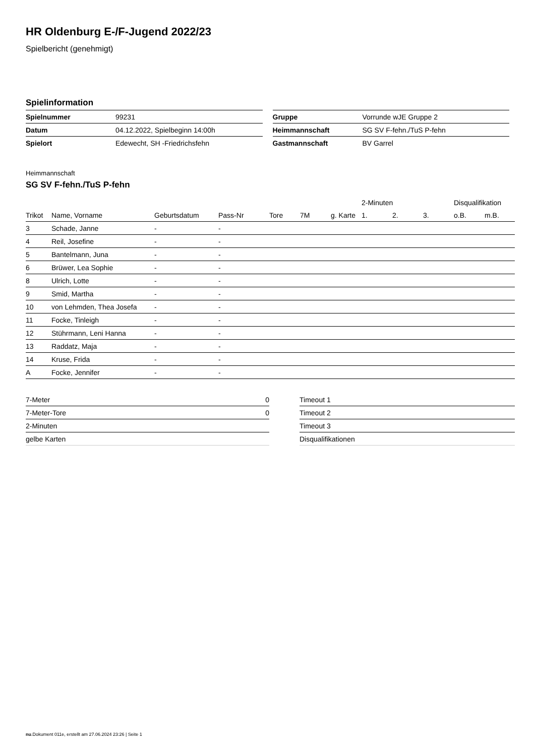HR Oldenburg E-/F-Jugend 2022/23
Spielbericht (genehmigt)
Spielinformation
| Spielnummer | 99231 |
| Datum | 04.12.2022, Spielbeginn 14:00h |
| Spielort | Edewecht, SH -Friedrichsfehn |
| Gruppe | Vorrunde wJE Gruppe 2 |
| Heimmannschaft | SG SV F-fehn./TuS P-fehn |
| Gastmannschaft | BV Garrel |
Heimmannschaft
SG SV F-fehn./TuS P-fehn
| | | | | | | | 2-Minuten | | | Disqualifikation | |
| --- | --- | --- | --- | --- | --- | --- | --- | --- | --- | --- | --- |
| Trikot | Name, Vorname | Geburtsdatum | Pass-Nr | Tore | 7M | g. Karte | 1. | 2. | 3. | o.B. | m.B. |
| 3 | Schade, Janne | - | - | | | | | | | | |
| 4 | Reil, Josefine | - | - | | | | | | | | |
| 5 | Bantelmann, Juna | - | - | | | | | | | | |
| 6 | Brüwer, Lea Sophie | - | - | | | | | | | | |
| 8 | Ulrich, Lotte | - | - | | | | | | | | |
| 9 | Smid, Martha | - | - | | | | | | | | |
| 10 | von Lehmden, Thea Josefa | - | - | | | | | | | | |
| 11 | Focke, Tinleigh | - | - | | | | | | | | |
| 12 | Stührmann, Leni Hanna | - | - | | | | | | | | |
| 13 | Raddatz, Maja | - | - | | | | | | | | |
| 14 | Kruse, Frida | - | - | | | | | | | | |
| A | Focke, Jennifer | - | - | | | | | | | | |
| 7-Meter | 0 |
| 7-Meter-Tore | 0 |
| 2-Minuten | |
| gelbe Karten | |
| Timeout 1 |
| Timeout 2 |
| Timeout 3 |
| Disqualifikationen |
nu.Dokument 011e, erstellt am 27.06.2024 23:26 | Seite 1